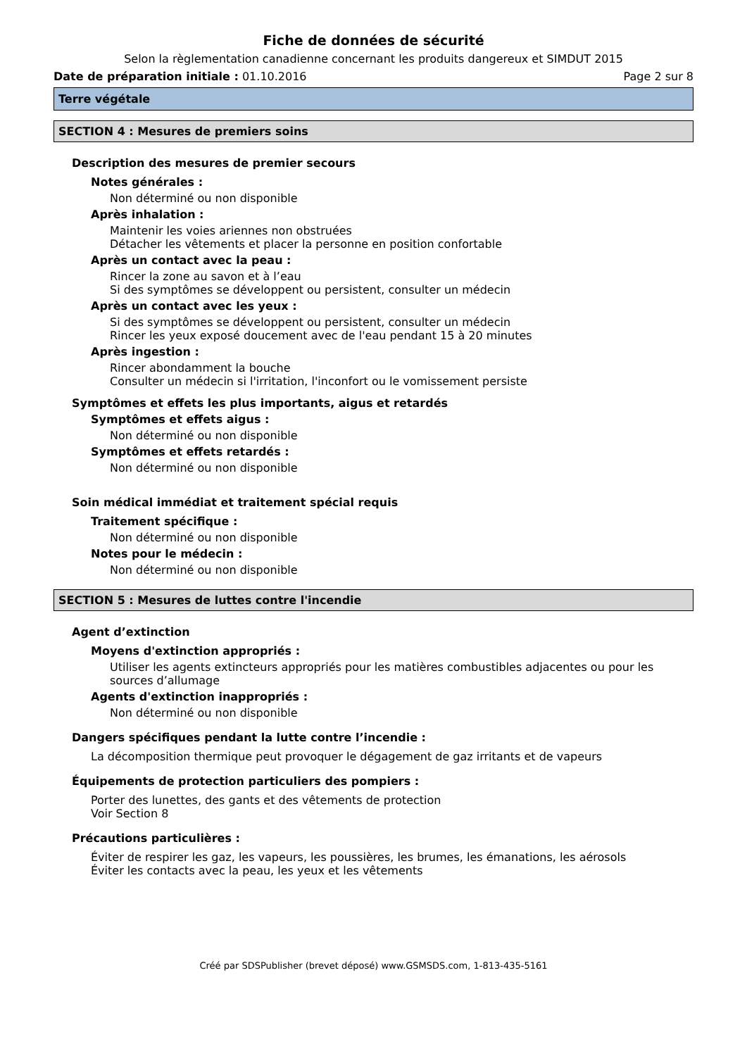Fiche de données de sécurité
Selon la règlementation canadienne concernant les produits dangereux et SIMDUT 2015
Date de préparation initiale : 01.10.2016 Page 2 sur 8
Terre végétale
SECTION 4 : Mesures de premiers soins
Description des mesures de premier secours
Notes générales :
Non déterminé ou non disponible
Après inhalation :
Maintenir les voies ariennes non obstruées
Détacher les vêtements et placer la personne en position confortable
Après un contact avec la peau :
Rincer la zone au savon et à l’eau
Si des symptômes se développent ou persistent, consulter un médecin
Après un contact avec les yeux :
Si des symptômes se développent ou persistent, consulter un médecin
Rincer les yeux exposé doucement avec de l'eau pendant 15 à 20 minutes
Après ingestion :
Rincer abondamment la bouche
Consulter un médecin si l'irritation, l'inconfort ou le vomissement persiste
Symptômes et effets les plus importants, aigus et retardés
Symptômes et effets aigus :
Non déterminé ou non disponible
Symptômes et effets retardés :
Non déterminé ou non disponible
Soin médical immédiat et traitement spécial requis
Traitement spécifique :
Non déterminé ou non disponible
Notes pour le médecin :
Non déterminé ou non disponible
SECTION 5 : Mesures de luttes contre l'incendie
Agent d’extinction
Moyens d'extinction appropriés :
Utiliser les agents extincteurs appropriés pour les matières combustibles adjacentes ou pour les sources d’allumage
Agents d'extinction inappropriés :
Non déterminé ou non disponible
Dangers spécifiques pendant la lutte contre l’incendie :
La décomposition thermique peut provoquer le dégagement de gaz irritants et de vapeurs
Équipements de protection particuliers des pompiers :
Porter des lunettes, des gants et des vêtements de protection
Voir Section 8
Précautions particulières :
Éviter de respirer les gaz, les vapeurs, les poussières, les brumes, les émanations, les aérosols
Éviter les contacts avec la peau, les yeux et les vêtements
Créé par SDSPublisher (brevet déposé) www.GSMSDS.com, 1-813-435-5161